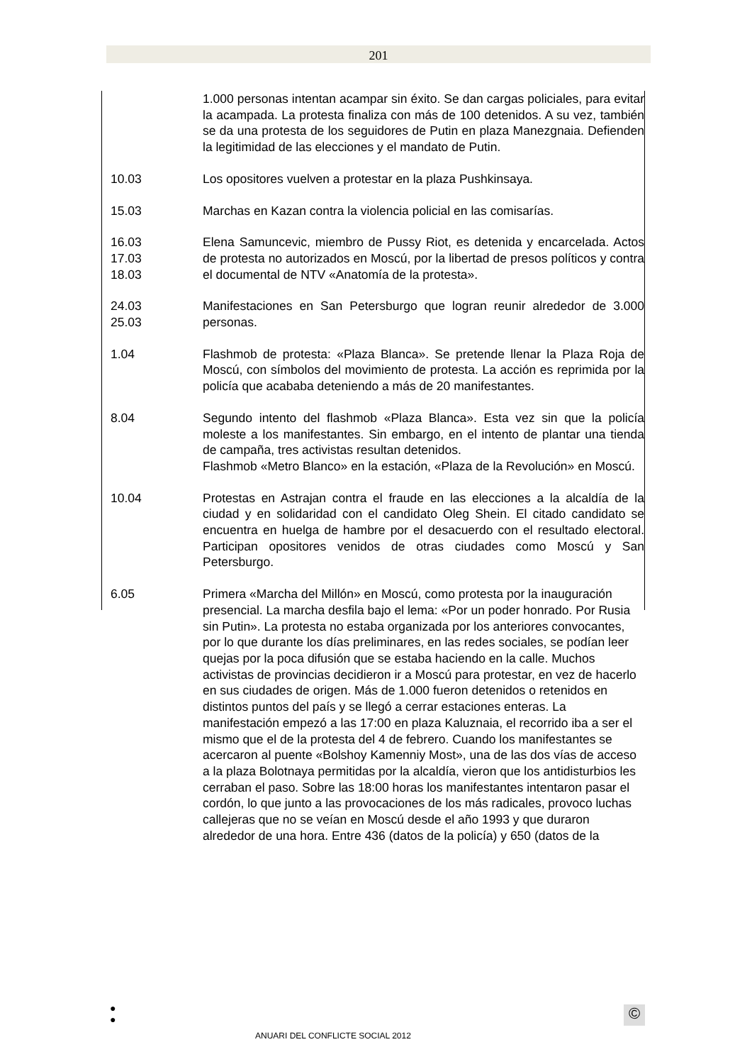201
1.000 personas intentan acampar sin éxito. Se dan cargas policiales, para evitar la acampada. La protesta finaliza con más de 100 detenidos. A su vez, también se da una protesta de los seguidores de Putin en plaza Manezgnaia. Defienden la legitimidad de las elecciones y el mandato de Putin.
10.03 Los opositores vuelven a protestar en la plaza Pushkinsaya.
15.03 Marchas en Kazan contra la violencia policial en las comisarías.
16.03
17.03
18.03
Elena Samuncevic, miembro de Pussy Riot, es detenida y encarcelada. Actos de protesta no autorizados en Moscú, por la libertad de presos políticos y contra el documental de NTV «Anatomía de la protesta».
24.03
25.03
Manifestaciones en San Petersburgo que logran reunir alrededor de 3.000 personas.
1.04 Flashmob de protesta: «Plaza Blanca». Se pretende llenar la Plaza Roja de Moscú, con símbolos del movimiento de protesta. La acción es reprimida por la policía que acababa deteniendo a más de 20 manifestantes.
8.04 Segundo intento del flashmob «Plaza Blanca». Esta vez sin que la policía moleste a los manifestantes. Sin embargo, en el intento de plantar una tienda de campaña, tres activistas resultan detenidos.
Flashmob «Metro Blanco» en la estación, «Plaza de la Revolución» en Moscú.
10.04 Protestas en Astrajan contra el fraude en las elecciones a la alcaldía de la ciudad y en solidaridad con el candidato Oleg Shein. El citado candidato se encuentra en huelga de hambre por el desacuerdo con el resultado electoral. Participan opositores venidos de otras ciudades como Moscú y San Petersburgo.
6.05 Primera «Marcha del Millón» en Moscú, como protesta por la inauguración presencial. La marcha desfila bajo el lema: «Por un poder honrado. Por Rusia sin Putin». La protesta no estaba organizada por los anteriores convocantes, por lo que durante los días preliminares, en las redes sociales, se podían leer quejas por la poca difusión que se estaba haciendo en la calle. Muchos activistas de provincias decidieron ir a Moscú para protestar, en vez de hacerlo en sus ciudades de origen. Más de 1.000 fueron detenidos o retenidos en distintos puntos del país y se llegó a cerrar estaciones enteras. La manifestación empezó a las 17:00 en plaza Kaluznaia, el recorrido iba a ser el mismo que el de la protesta del 4 de febrero. Cuando los manifestantes se acercaron al puente «Bolshoy Kamenniy Most», una de las dos vías de acceso a la plaza Bolotnaya permitidas por la alcaldía, vieron que los antidisturbios les cerraban el paso. Sobre las 18:00 horas los manifestantes intentaron pasar el cordón, lo que junto a las provocaciones de los más radicales, provoco luchas callejeras que no se veían en Moscú desde el año 1993 y que duraron alrededor de una hora. Entre 436 (datos de la policía) y 650 (datos de la
●
●
ANUARI DEL CONFLICTE SOCIAL 2012
©